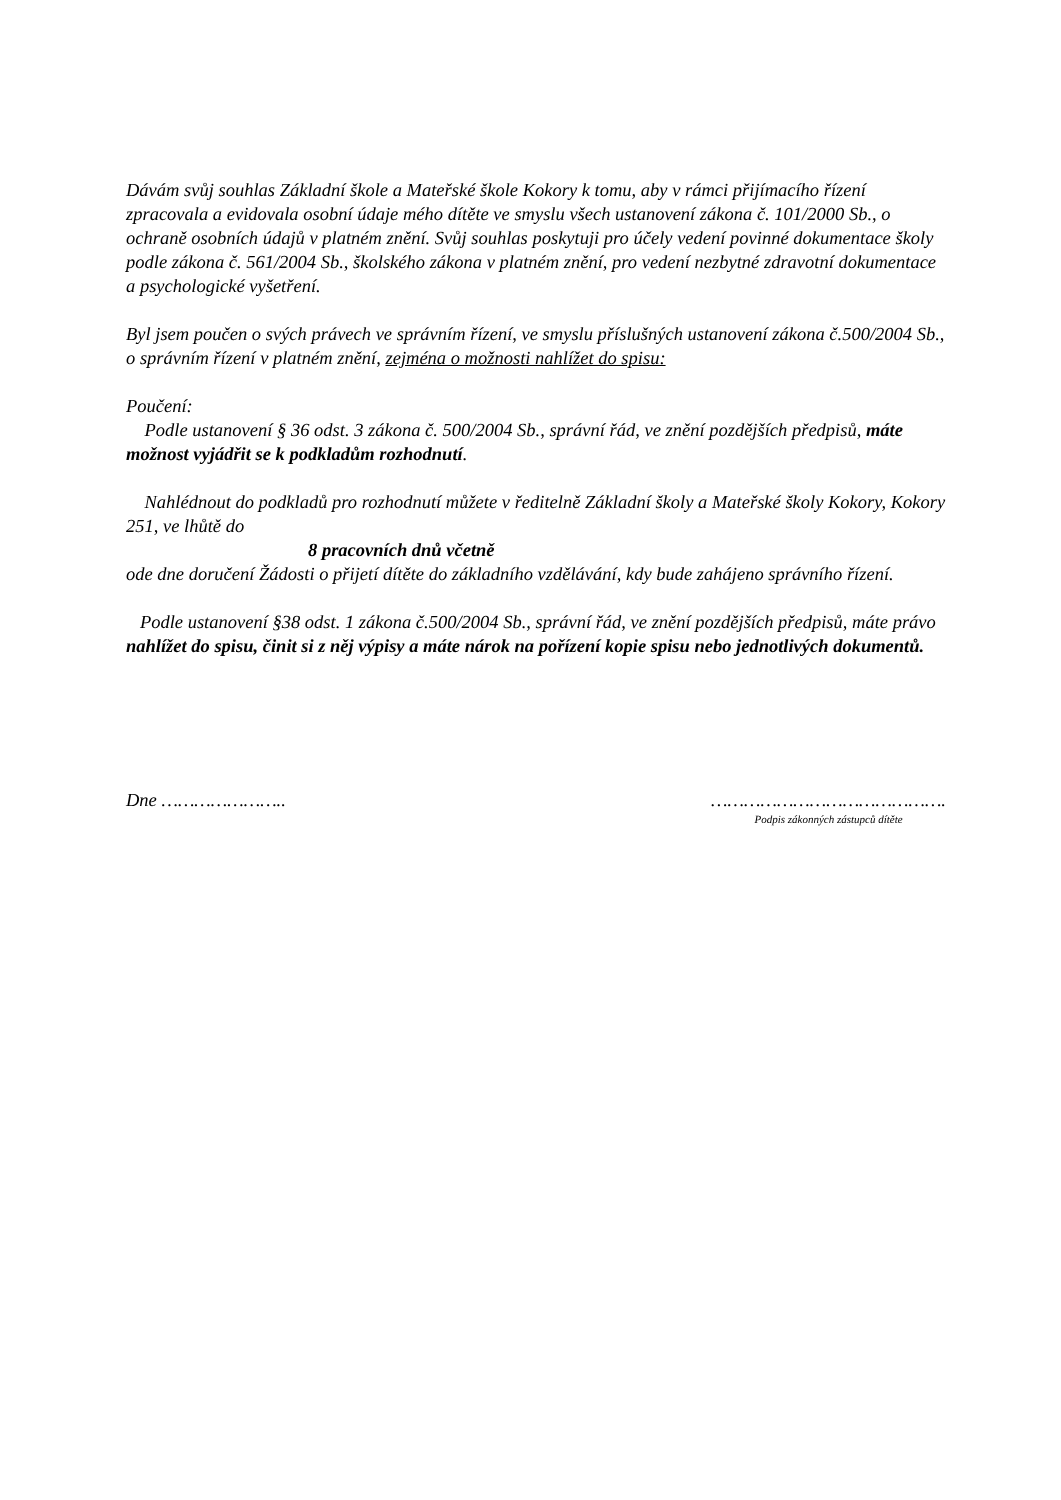Dávám svůj souhlas Základní škole a Mateřské škole Kokory k tomu, aby v rámci přijímacího řízení zpracovala a evidovala osobní údaje mého dítěte ve smyslu všech ustanovení zákona č. 101/2000 Sb., o ochraně osobních údajů v platném znění. Svůj souhlas poskytuji pro účely vedení povinné dokumentace školy podle zákona č. 561/2004 Sb., školského zákona v platném znění, pro vedení nezbytné zdravotní dokumentace a psychologické vyšetření.
Byl jsem poučen o svých právech ve správním řízení, ve smyslu příslušných ustanovení zákona č.500/2004 Sb., o správním řízení v platném znění, zejména o možnosti nahlížet do spisu:
Poučení:
Podle ustanovení § 36 odst. 3 zákona č. 500/2004 Sb., správní řád, ve znění pozdějších předpisů, máte možnost vyjádřit se k podkladům rozhodnutí.
Nahlédnout do podkladů pro rozhodnutí můžete v ředitelně Základní školy a Mateřské školy Kokory, Kokory 251, ve lhůtě do
8 pracovních dnů včetně
ode dne doručení Žádosti o přijetí dítěte do základního vzdělávání, kdy bude zahájeno správního řízení.
Podle ustanovení §38 odst. 1 zákona č.500/2004 Sb., správní řád, ve znění pozdějších předpisů, máte právo nahlížet do spisu, činit si z něj výpisy a máte nárok na pořízení kopie spisu nebo jednotlivých dokumentů.
Dne ………………….. …………………………………….
Podpis zákonných zástupců dítěte